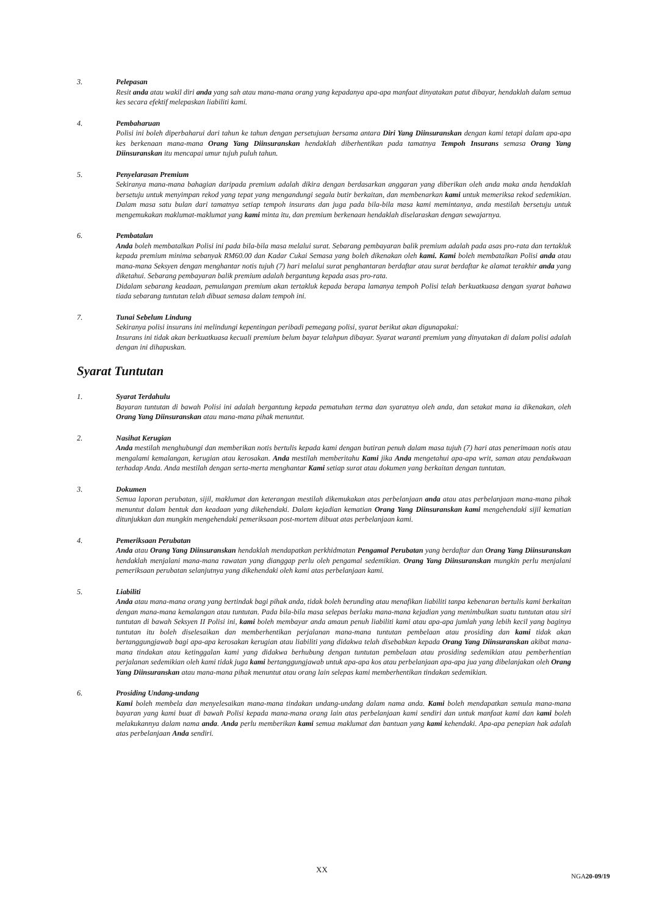3. Pelepasan
Resit anda atau wakil diri anda yang sah atau mana-mana orang yang kepadanya apa-apa manfaat dinyatakan patut dibayar, hendaklah dalam semua kes secara efektif melepaskan liabiliti kami.
4. Pembaharuan
Polisi ini boleh diperbaharui dari tahun ke tahun dengan persetujuan bersama antara Diri Yang Diinsuranskan dengan kami tetapi dalam apa-apa kes berkenaan mana-mana Orang Yang Diinsuranskan hendaklah diberhentikan pada tamatnya Tempoh Insurans semasa Orang Yang Diinsuranskan itu mencapai umur tujuh puluh tahun.
5. Penyelarasan Premium
Sekiranya mana-mana bahagian daripada premium adalah dikira dengan berdasarkan anggaran yang diberikan oleh anda maka anda hendaklah bersetuju untuk menyimpan rekod yang tepat yang mengandungi segala butir berkaitan, dan membenarkan kami untuk memeriksa rekod sedemikian. Dalam masa satu bulan dari tamatnya setiap tempoh insurans dan juga pada bila-bila masa kami memintanya, anda mestilah bersetuju untuk mengemukakan maklumat-maklumat yang kami minta itu, dan premium berkenaan hendaklah diselaraskan dengan sewajarnya.
6. Pembatalan
Anda boleh membatalkan Polisi ini pada bila-bila masa melalui surat. Sebarang pembayaran balik premium adalah pada asas pro-rata dan tertakluk kepada premium minima sebanyak RM60.00 dan Kadar Cukai Semasa yang boleh dikenakan oleh kami. Kami boleh membatalkan Polisi anda atau mana-mana Seksyen dengan menghantar notis tujuh (7) hari melalui surat penghantaran berdaftar atau surat berdaftar ke alamat terakhir anda yang diketahui. Sebarang pembayaran balik premium adalah bergantung kepada asas pro-rata.
Didalam sebarang keadaan, pemulangan premium akan tertakluk kepada berapa lamanya tempoh Polisi telah berkuatkuasa dengan syarat bahawa tiada sebarang tuntutan telah dibuat semasa dalam tempoh ini.
7. Tunai Sebelum Lindung
Sekiranya polisi insurans ini melindungi kepentingan peribadi pemegang polisi, syarat berikut akan digunapakai:
Insurans ini tidak akan berkuatkuasa kecuali premium belum bayar telahpun dibayar. Syarat waranti premium yang dinyatakan di dalam polisi adalah dengan ini dihapuskan.
Syarat Tuntutan
1. Syarat Terdahulu
Bayaran tuntutan di bawah Polisi ini adalah bergantung kepada pematuhan terma dan syaratnya oleh anda, dan setakat mana ia dikenakan, oleh Orang Yang Diinsuranskan atau mana-mana pihak menuntut.
2. Nasihat Kerugian
Anda mestilah menghubungi dan memberikan notis bertulis kepada kami dengan butiran penuh dalam masa tujuh (7) hari atas penerimaan notis atau mengalami kemalangan, kerugian atau kerosakan. Anda mestilah memberitahu Kami jika Anda mengetahui apa-apa writ, saman atau pendakwaan terhadap Anda. Anda mestilah dengan serta-merta menghantar Kami setiap surat atau dokumen yang berkaitan dengan tuntutan.
3. Dokumen
Semua laporan perubatan, sijil, maklumat dan keterangan mestilah dikemukakan atas perbelanjaan anda atau atas perbelanjaan mana-mana pihak menuntut dalam bentuk dan keadaan yang dikehendaki. Dalam kejadian kematian Orang Yang Diinsuranskan kami mengehendaki sijil kematian ditunjukkan dan mungkin mengehendaki pemeriksaan post-mortem dibuat atas perbelanjaan kami.
4. Pemeriksaan Perubatan
Anda atau Orang Yang Diinsuranskan hendaklah mendapatkan perkhidmatan Pengamal Perubatan yang berdaftar dan Orang Yang Diinsuranskan hendaklah menjalani mana-mana rawatan yang dianggap perlu oleh pengamal sedemikian. Orang Yang Diinsuranskan mungkin perlu menjalani pemeriksaan perubatan selanjutnya yang dikehendaki oleh kami atas perbelanjaan kami.
5. Liabiliti
Anda atau mana-mana orang yang bertindak bagi pihak anda, tidak boleh berunding atau menafikan liabiliti tanpa kebenaran bertulis kami berkaitan dengan mana-mana kemalangan atau tuntutan. Pada bila-bila masa selepas berlaku mana-mana kejadian yang menimbulkan suatu tuntutan atau siri tuntutan di bawah Seksyen II Polisi ini, kami boleh membayar anda amaun penuh liabiliti kami atau apa-apa jumlah yang lebih kecil yang baginya tuntutan itu boleh diselesaikan dan memberhentikan perjalanan mana-mana tuntutan pembelaan atau prosiding dan kami tidak akan bertanggungjawab bagi apa-apa kerosakan kerugian atau liabiliti yang didakwa telah disebabkan kepada Orang Yang Diinsuranskan akibat mana-mana tindakan atau ketinggalan kami yang didakwa berhubung dengan tuntutan pembelaan atau prosiding sedemikian atau pemberhentian perjalanan sedemikian oleh kami tidak juga kami bertanggungjawab untuk apa-apa kos atau perbelanjaan apa-apa jua yang dibelanjakan oleh Orang Yang Diinsuranskan atau mana-mana pihak menuntut atau orang lain selepas kami memberhentikan tindakan sedemikian.
6. Prosiding Undang-undang
Kami boleh membela dan menyelesaikan mana-mana tindakan undang-undang dalam nama anda. Kami boleh mendapatkan semula mana-mana bayaran yang kami buat di bawah Polisi kepada mana-mana orang lain atas perbelanjaan kami sendiri dan untuk manfaat kami dan kami boleh melakukannya dalam nama anda. Anda perlu memberikan kami semua maklumat dan bantuan yang kami kehendaki. Apa-apa penepian hak adalah atas perbelanjaan Anda sendiri.
XX
NGA20-09/19